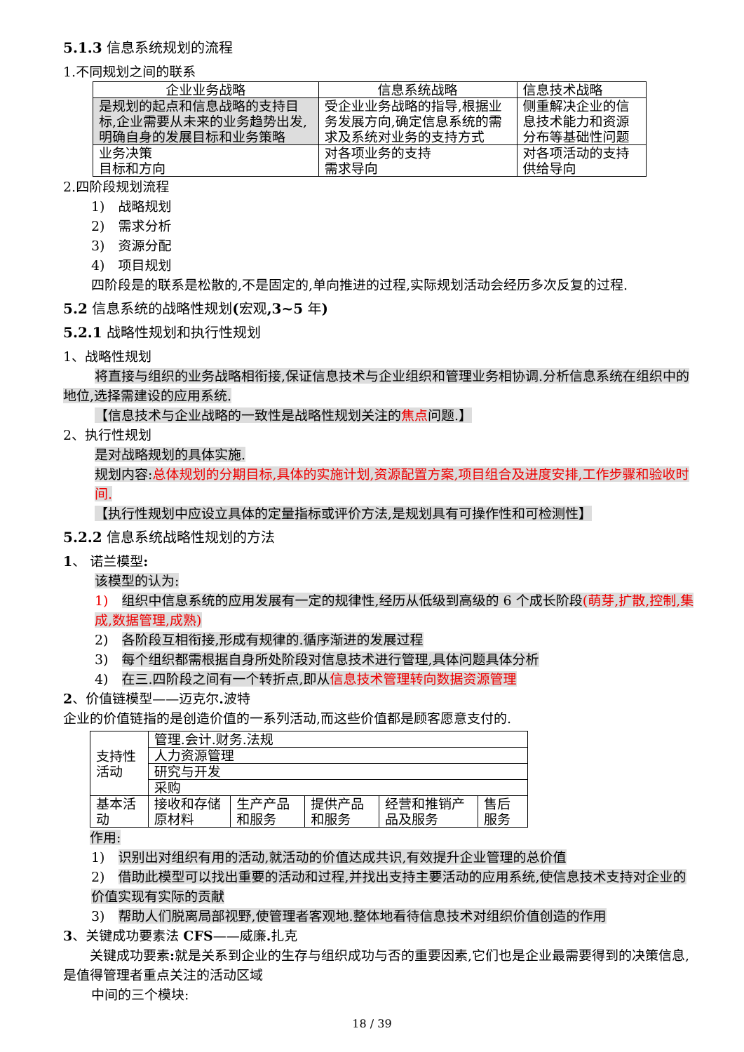5.1.3 信息系统规划的流程
1.不同规划之间的联系
| 企业业务战略 | 信息系统战略 | 信息技术战略 |
| 是规划的起点和信息战略的支持目标,企业需要从未来的业务趋势出发,明确自身的发展目标和业务策略 | 受企业业务战略的指导,根据业务发展方向,确定信息系统的需求及系统对业务的支持方式 | 侧重解决企业的信息技术能力和资源分布等基础性问题 |
| 业务决策 目标和方向 | 对各项业务的支持 需求导向 | 对各项活动的支持 供给导向 |
2.四阶段规划流程
1)　战略规划
2)　需求分析
3)　资源分配
4)　项目规划
四阶段是的联系是松散的,不是固定的,单向推进的过程,实际规划活动会经历多次反复的过程.
5.2 信息系统的战略性规划(宏观,3~5 年)
5.2.1 战略性规划和执行性规划
1、战略性规划
将直接与组织的业务战略相衔接,保证信息技术与企业组织和管理业务相协调.分析信息系统在组织中的地位,选择需建设的应用系统.
【信息技术与企业战略的一致性是战略性规划关注的焦点问题.】
2、执行性规划
是对战略规划的具体实施.
规划内容:总体规划的分期目标,具体的实施计划,资源配置方案,项目组合及进度安排,工作步骤和验收时间.
【执行性规划中应设立具体的定量指标或评价方法,是规划具有可操作性和可检测性】
5.2.2 信息系统战略性规划的方法
1、 诺兰模型:
该模型的认为:
1)　组织中信息系统的应用发展有一定的规律性,经历从低级到高级的 6 个成长阶段(萌芽,扩散,控制,集成,数据管理,成熟)
2)　各阶段互相衔接,形成有规律的.循序渐进的发展过程
3)　每个组织都需根据自身所处阶段对信息技术进行管理,具体问题具体分析
4)　在三.四阶段之间有一个转折点,即从信息技术管理转向数据资源管理
2、价值链模型——迈克尔. 波特
企业的价值链指的是创造价值的一系列活动,而这些价值都是顾客愿意支付的.
| 支持性活动 | 管理.会计.财务.法规 | | | | |
| | 人力资源管理 | | | | |
| | 研究与开发 | | | | |
| | 采购 | | | | |
| 基本活动 | 接收和存储原材料 | 生产产品和服务 | 提供产品和服务 | 经营和推销产品及服务 | 售后服务 |
作用:
1)　识别出对组织有用的活动,就活动的价值达成共识,有效提升企业管理的总价值
2)　借助此模型可以找出重要的活动和过程,并找出支持主要活动的应用系统,使信息技术支持对企业的价值实现有实际的贡献
3)　帮助人们脱离局部视野,使管理者客观地.整体地看待信息技术对组织价值创造的作用
3、关键成功要素法 CFS——威廉. 扎克
关键成功要素: 就是关系到企业的生存与组织成功与否的重要因素,它们也是企业最需要得到的决策信息,是值得管理者重点关注的活动区域
中间的三个模块:
18 / 39